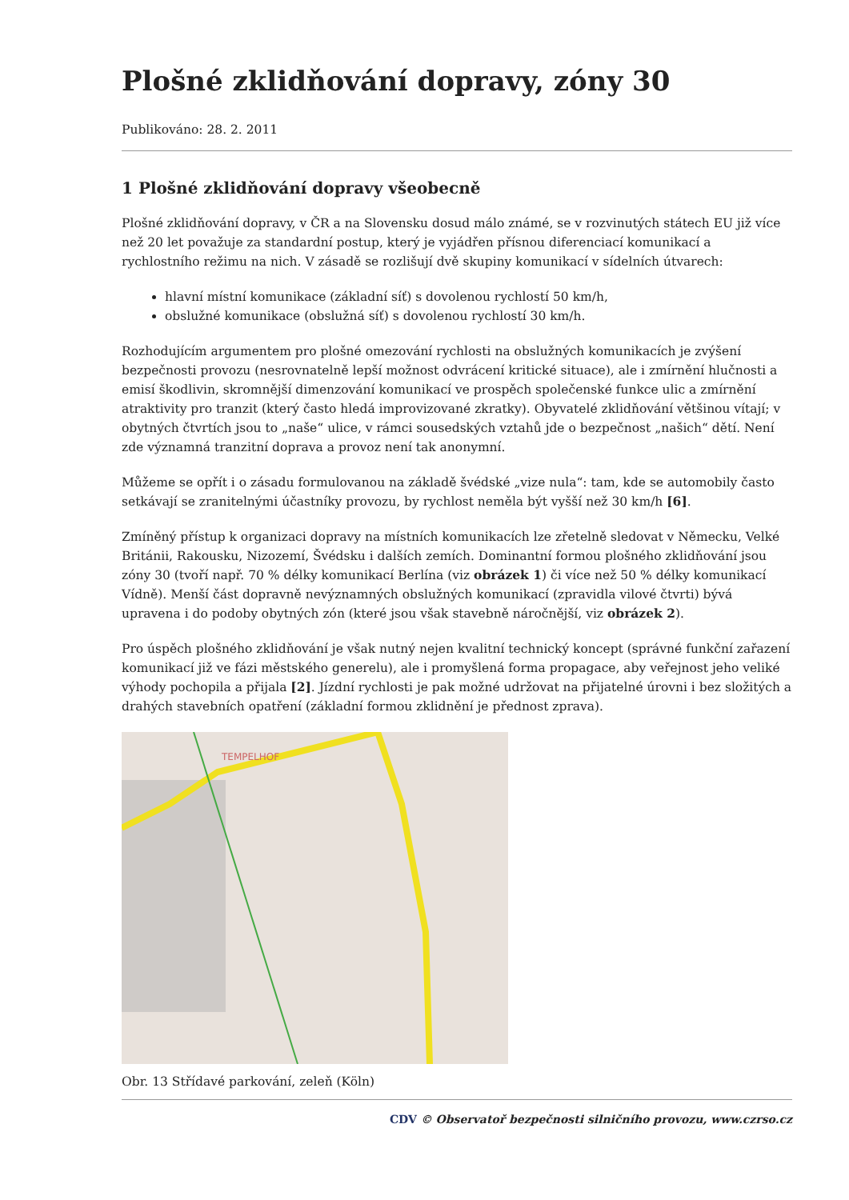Plošné zklidňování dopravy, zóny 30
Publikováno: 28. 2. 2011
1 Plošné zklidňování dopravy všeobecně
Plošné zklidňování dopravy, v ČR a na Slovensku dosud málo známé, se v rozvinutých státech EU již více než 20 let považuje za standardní postup, který je vyjádřen přísnou diferenciací komunikací a rychlostního režimu na nich. V zásadě se rozlišují dvě skupiny komunikací v sídelních útvarech:
hlavní místní komunikace (základní síť) s dovolenou rychlostí 50 km/h,
obslužné komunikace (obslužná síť) s dovolenou rychlostí 30 km/h.
Rozhodujícím argumentem pro plošné omezování rychlosti na obslužných komunikacích je zvýšení bezpečnosti provozu (nesrovnatelně lepší možnost odvrácení kritické situace), ale i zmírnění hlučnosti a emisí škodlivin, skromnější dimenzování komunikací ve prospěch společenské funkce ulic a zmírnění atraktivity pro tranzit (který často hledá improvizované zkratky). Obyvatelé zklidňování většinou vítají; v obytných čtvrtích jsou to „naše“ ulice, v rámci sousedských vztahů jde o bezpečnost „našich“ dětí. Není zde významná tranzitní doprava a provoz není tak anonymní.
Můžeme se opřít i o zásadu formulovanou na základě švédské „vize nula“: tam, kde se automobily často setkávají se zranitelnými účastníky provozu, by rychlost neměla být vyšší než 30 km/h [6].
Zmíněný přístup k organizaci dopravy na místních komunikacích lze zřetelně sledovat v Německu, Velké Británii, Rakousku, Nizozemí, Švédsku i dalších zemích. Dominantní formou plošného zklidňování jsou zóny 30 (tvoří např. 70 % délky komunikací Berlína (viz obrázek 1) či více než 50 % délky komunikací Vídně). Menší část dopravně nevýznamných obslužných komunikací (zpravidla vilové čtvrti) bývá upravena i do podoby obytných zón (které jsou však stavebně náročnější, viz obrázek 2).
Pro úspěch plošného zklidňování je však nutný nejen kvalitní technický koncept (správné funkční zařazení komunikací již ve fázi městského generelu), ale i promyšlená forma propagace, aby veřejnost jeho veliké výhody pochopila a přijala [2]. Jízdní rychlosti je pak možné udržovat na přijatelné úrovni i bez složitých a drahých stavebních opatření (základní formou zklidnění je přednost zprava).
TEMPELHOF
Obr. 13 Střídavé parkování, zeleň (Köln)
CDV © Observatoř bezpečnosti silničního provozu, www.czrso.cz